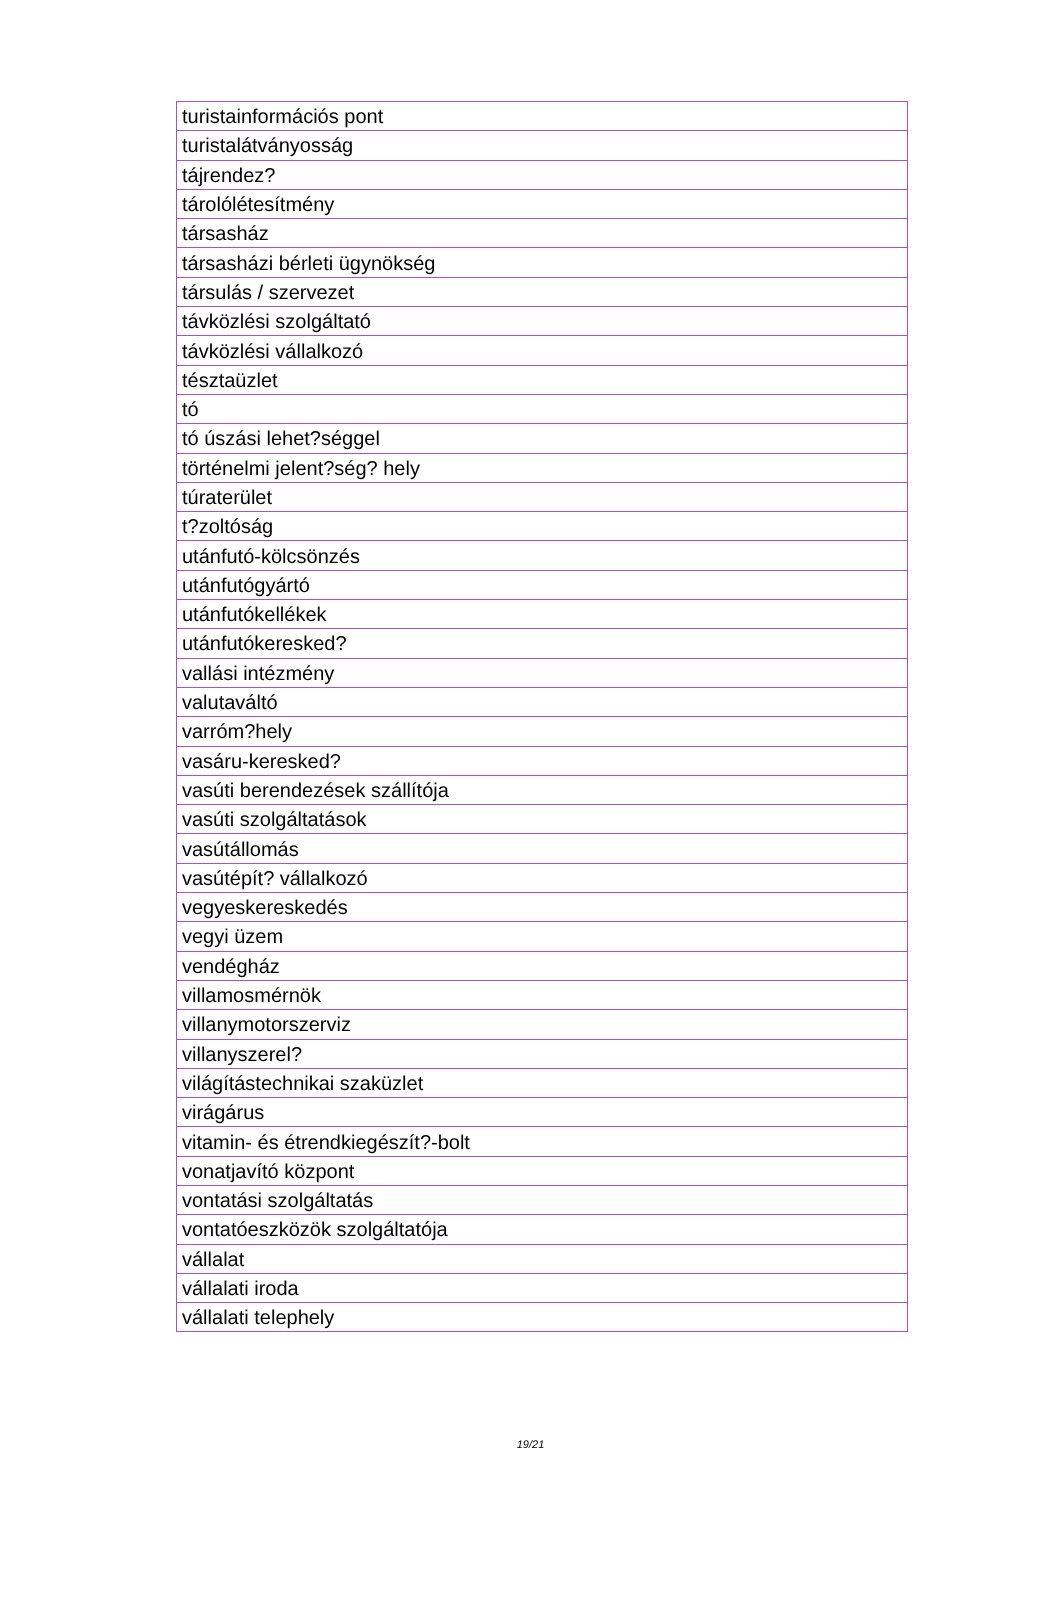| turistainformációs pont |
| turistalátványosság |
| tájrendez? |
| tárolólétesítmény |
| társasház |
| társasházi bérleti ügynökség |
| társulás / szervezet |
| távközlési szolgáltató |
| távközlési vállalkozó |
| tésztaüzlet |
| tó |
| tó úszási lehet?séggel |
| történelmi jelent?ség? hely |
| túraterület |
| t?zoltóság |
| utánfutó-kölcsönzés |
| utánfutógyártó |
| utánfutókellékek |
| utánfutókeresked? |
| vallási intézmény |
| valutaváltó |
| varróm?hely |
| vasáru-keresked? |
| vasúti berendezések szállítója |
| vasúti szolgáltatások |
| vasútállomás |
| vasútépít? vállalkozó |
| vegyeskereskedés |
| vegyi üzem |
| vendégház |
| villamosmérnök |
| villanymotorszerviz |
| villanyszerel? |
| világítástechnikai szaküzlet |
| virágárus |
| vitamin- és étrendkiegészít?-bolt |
| vonatjavító központ |
| vontatási szolgáltatás |
| vontatóeszközök szolgáltatója |
| vállalat |
| vállalati iroda |
| vállalati telephely |
19/21